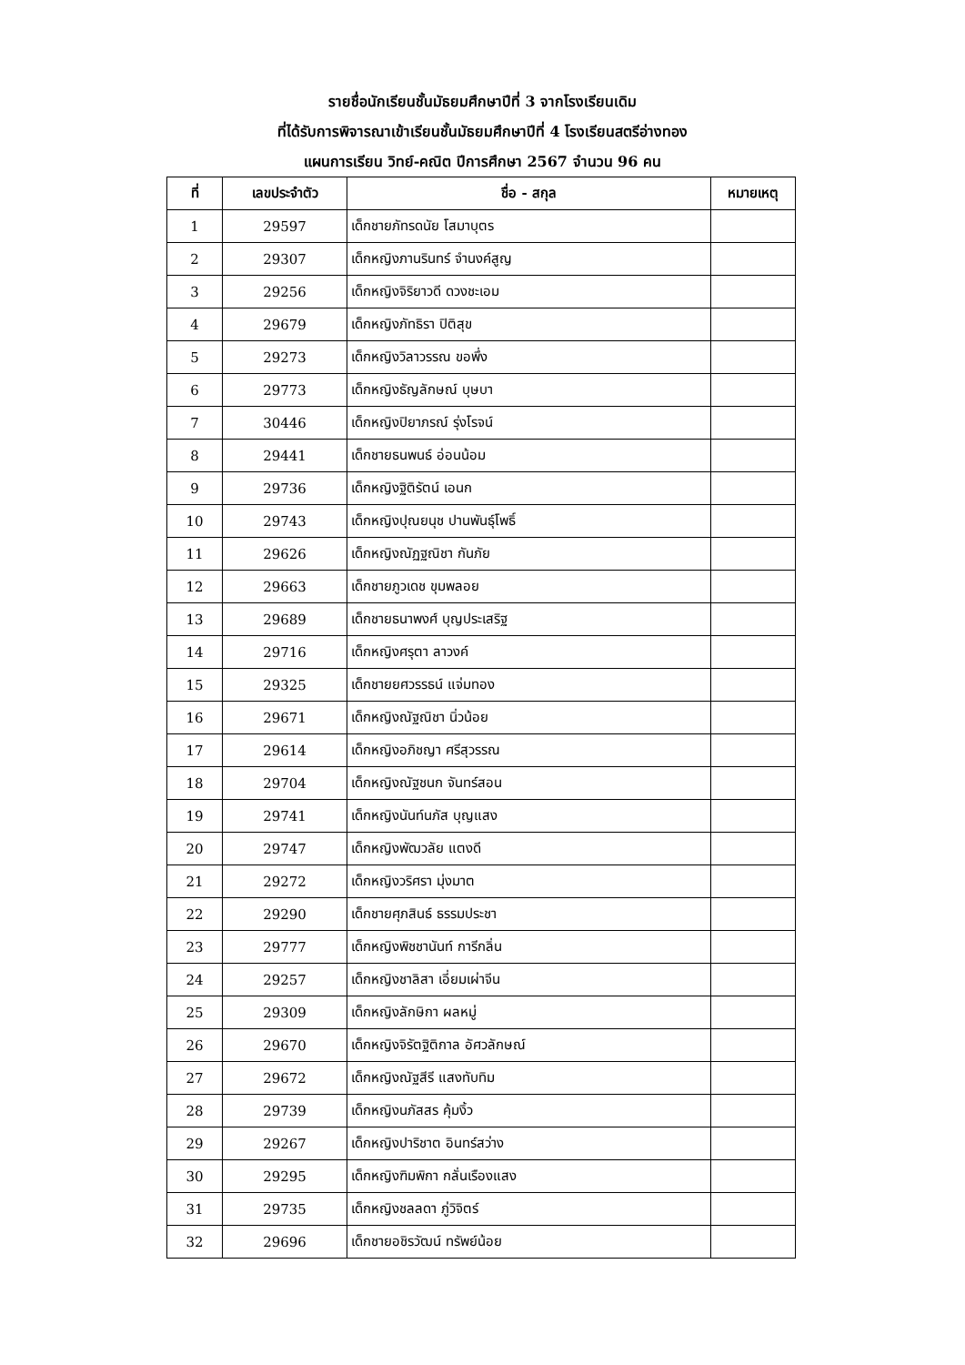รายชื่อนักเรียนชั้นมัธยมศึกษาปีที่ 3 จากโรงเรียนเดิม
ที่ได้รับการพิจารณาเข้าเรียนชั้นมัธยมศึกษาปีที่ 4 โรงเรียนสตรีอ่างทอง
แผนการเรียน วิทย์-คณิต ปีการศึกษา 2567 จำนวน 96 คน
| ที่ | เลขประจำตัว | ชื่อ - สกุล | หมายเหตุ |
| --- | --- | --- | --- |
| 1 | 29597 | เด็กชายภัทรดนัย โสมาบุตร | |
| 2 | 29307 | เด็กหญิงภานรินทร์ จำนงค์สูญ | |
| 3 | 29256 | เด็กหญิงจิริยาวดี ดวงชะเอม | |
| 4 | 29679 | เด็กหญิงภัทธิรา ปิติสุข | |
| 5 | 29273 | เด็กหญิงวิลาวรรณ ขอพึ่ง | |
| 6 | 29773 | เด็กหญิงธัญลักษณ์ บุษบา | |
| 7 | 30446 | เด็กหญิงปิยาภรณ์ รุ่งโรจน์ | |
| 8 | 29441 | เด็กชายธนพนธ์ อ่อนน้อม | |
| 9 | 29736 | เด็กหญิงฐิติรัตน์ เอนก | |
| 10 | 29743 | เด็กหญิงปุณยนุช ปานพันธุ์โพธิ์ | |
| 11 | 29626 | เด็กหญิงณัฏฐณิชา กันภัย | |
| 12 | 29663 | เด็กชายภูวเดช ขุมพลอย | |
| 13 | 29689 | เด็กชายธนาพงศ์ บุญประเสริฐ | |
| 14 | 29716 | เด็กหญิงศรุตา ลาวงค์ | |
| 15 | 29325 | เด็กชายยศวรรธน์ แจ่มทอง | |
| 16 | 29671 | เด็กหญิงณัฐณิชา นิ่วน้อย | |
| 17 | 29614 | เด็กหญิงอภิชญา ศรีสุวรรณ | |
| 18 | 29704 | เด็กหญิงณัฐชนก จันทร์สอน | |
| 19 | 29741 | เด็กหญิงนันท์นภัส บุญแสง | |
| 20 | 29747 | เด็กหญิงพัฒวลัย แตงดี | |
| 21 | 29272 | เด็กหญิงวริศรา มุ่งมาต | |
| 22 | 29290 | เด็กชายศุภสินธ์ ธรรมประชา | |
| 23 | 29777 | เด็กหญิงพิชชานันท์ การีกลิ่น | |
| 24 | 29257 | เด็กหญิงชาลิสา เอี่ยมเผ่าจีน | |
| 25 | 29309 | เด็กหญิงลักษิกา ผลหมู่ | |
| 26 | 29670 | เด็กหญิงจิรัตฐิติกาล อัศวลักษณ์ | |
| 27 | 29672 | เด็กหญิงณัฐสีรี แสงทับทิม | |
| 28 | 29739 | เด็กหญิงนภัสสร คุ้มงิ้ว | |
| 29 | 29267 | เด็กหญิงปาริชาต อินทร์สว่าง | |
| 30 | 29295 | เด็กหญิงฑิมพิกา กลั่นเรืองแสง | |
| 31 | 29735 | เด็กหญิงชลลดา ภู่วิจิตร์ | |
| 32 | 29696 | เด็กชายอชิรวัฒน์ ทรัพย์น้อย | |